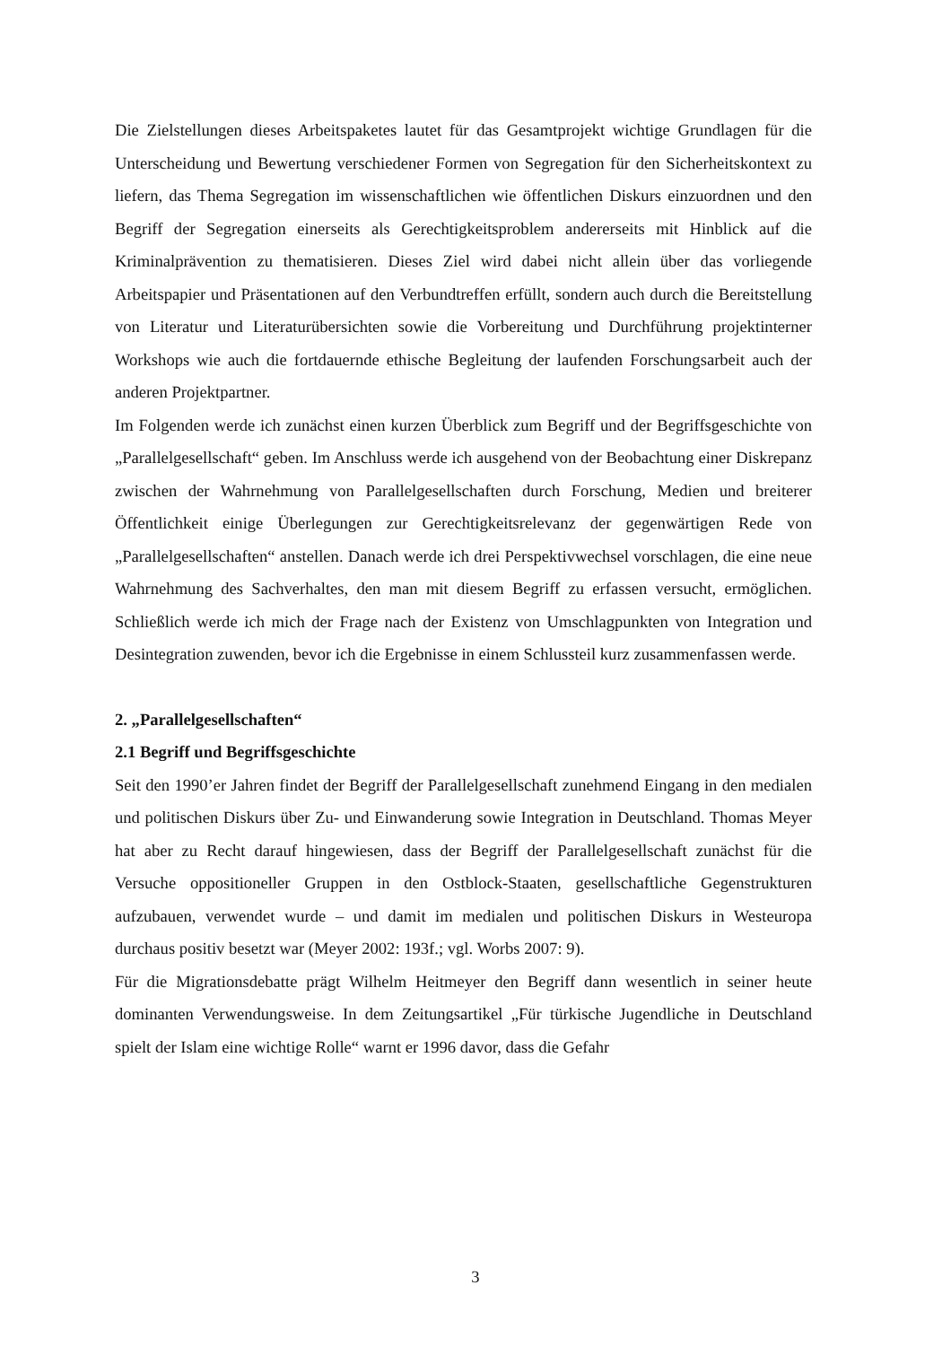Die Zielstellungen dieses Arbeitspaketes lautet für das Gesamtprojekt wichtige Grundlagen für die Unterscheidung und Bewertung verschiedener Formen von Segregation für den Sicherheitskontext zu liefern, das Thema Segregation im wissenschaftlichen wie öffentlichen Diskurs einzuordnen und den Begriff der Segregation einerseits als Gerechtigkeitsproblem andererseits mit Hinblick auf die Kriminalprävention zu thematisieren. Dieses Ziel wird dabei nicht allein über das vorliegende Arbeitspapier und Präsentationen auf den Verbundtreffen erfüllt, sondern auch durch die Bereitstellung von Literatur und Literaturübersichten sowie die Vorbereitung und Durchführung projektinterner Workshops wie auch die fortdauernde ethische Begleitung der laufenden Forschungsarbeit auch der anderen Projektpartner.
Im Folgenden werde ich zunächst einen kurzen Überblick zum Begriff und der Begriffsgeschichte von „Parallelgesellschaft“ geben. Im Anschluss werde ich ausgehend von der Beobachtung einer Diskrepanz zwischen der Wahrnehmung von Parallelgesellschaften durch Forschung, Medien und breiterer Öffentlichkeit einige Überlegungen zur Gerechtigkeitsrelevanz der gegenwärtigen Rede von „Parallelgesellschaften“ anstellen. Danach werde ich drei Perspektivwechsel vorschlagen, die eine neue Wahrnehmung des Sachverhaltes, den man mit diesem Begriff zu erfassen versucht, ermöglichen. Schließlich werde ich mich der Frage nach der Existenz von Umschlagpunkten von Integration und Desintegration zuwenden, bevor ich die Ergebnisse in einem Schlussteil kurz zusammenfassen werde.
2. „Parallelgesellschaften“
2.1 Begriff und Begriffsgeschichte
Seit den 1990’er Jahren findet der Begriff der Parallelgesellschaft zunehmend Eingang in den medialen und politischen Diskurs über Zu- und Einwanderung sowie Integration in Deutschland. Thomas Meyer hat aber zu Recht darauf hingewiesen, dass der Begriff der Parallelgesellschaft zunächst für die Versuche oppositioneller Gruppen in den Ostblock-Staaten, gesellschaftliche Gegenstrukturen aufzubauen, verwendet wurde – und damit im medialen und politischen Diskurs in Westeuropa durchaus positiv besetzt war (Meyer 2002: 193f.; vgl. Worbs 2007: 9).
Für die Migrationsdebatte prägt Wilhelm Heitmeyer den Begriff dann wesentlich in seiner heute dominanten Verwendungsweise. In dem Zeitungsartikel „Für türkische Jugendliche in Deutschland spielt der Islam eine wichtige Rolle“ warnt er 1996 davor, dass die Gefahr
3